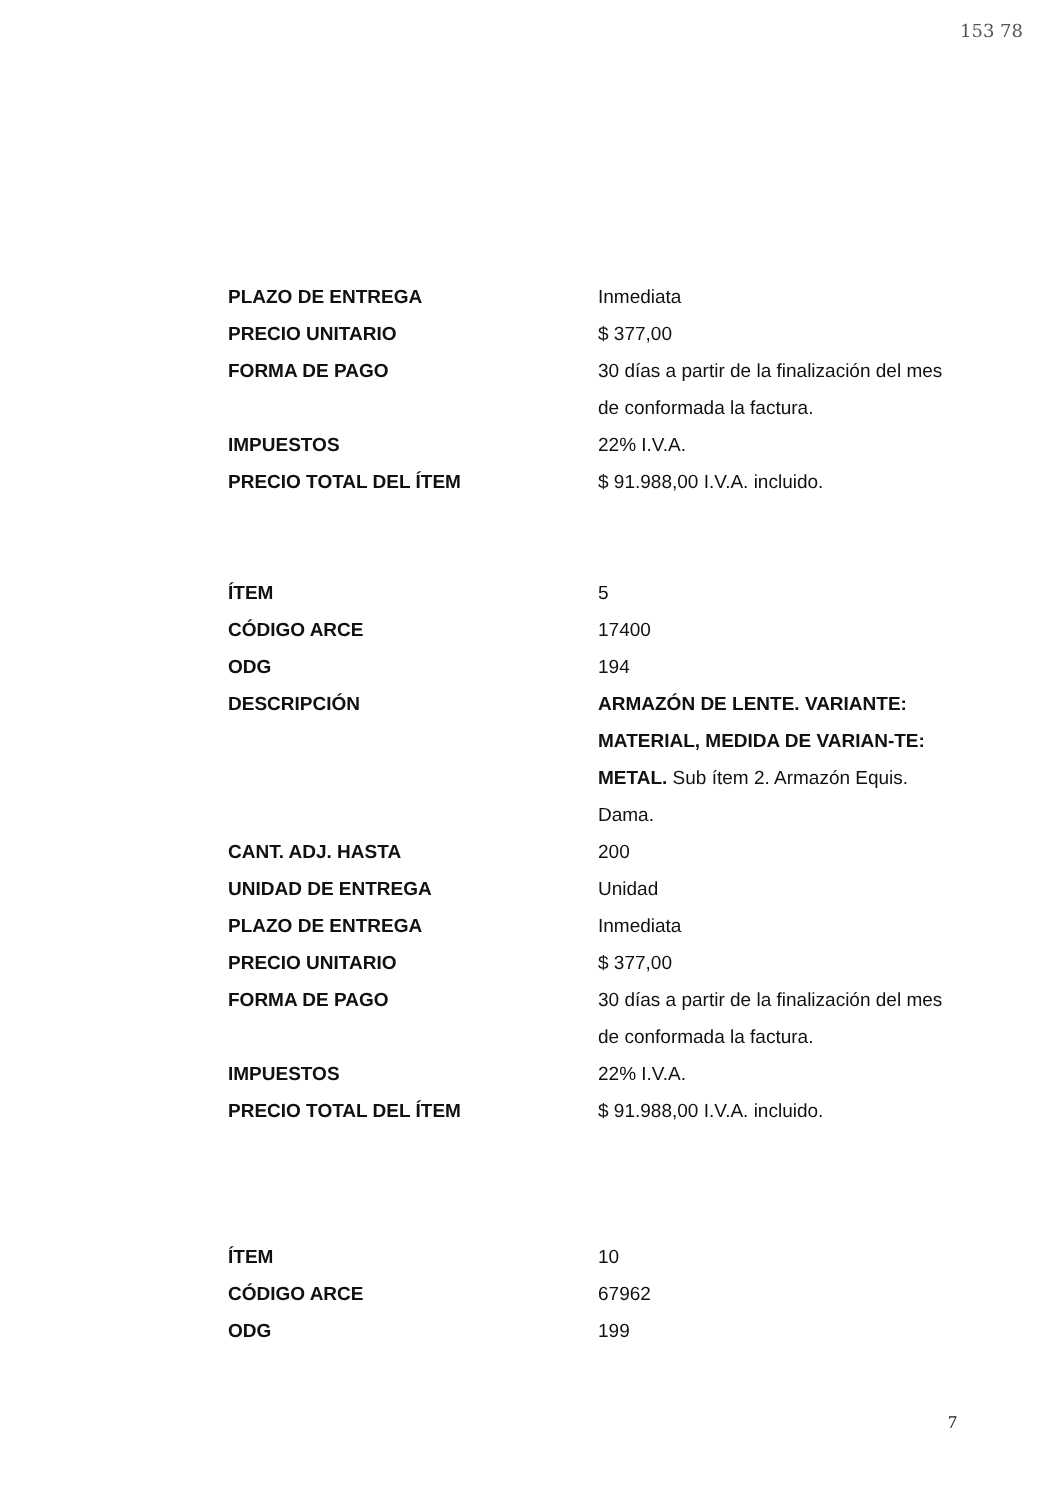153 78
PLAZO DE ENTREGA Inmediata
PRECIO UNITARIO $ 377,00
FORMA DE PAGO 30 días a partir de la finalización del mes de conformada la factura.
IMPUESTOS 22% I.V.A.
PRECIO TOTAL DEL ÍTEM $ 91.988,00 I.V.A. incluido.
ÍTEM 5
CÓDIGO ARCE 17400
ODG 194
DESCRIPCIÓN ARMAZÓN DE LENTE. VARIANTE: MATERIAL, MEDIDA DE VARIAN-TE: METAL. Sub ítem 2. Armazón Equis. Dama.
CANT. ADJ. HASTA 200
UNIDAD DE ENTREGA Unidad
PLAZO DE ENTREGA Inmediata
PRECIO UNITARIO $ 377,00
FORMA DE PAGO 30 días a partir de la finalización del mes de conformada la factura.
IMPUESTOS 22% I.V.A.
PRECIO TOTAL DEL ÍTEM $ 91.988,00 I.V.A. incluido.
ÍTEM 10
CÓDIGO ARCE 67962
ODG 199
7